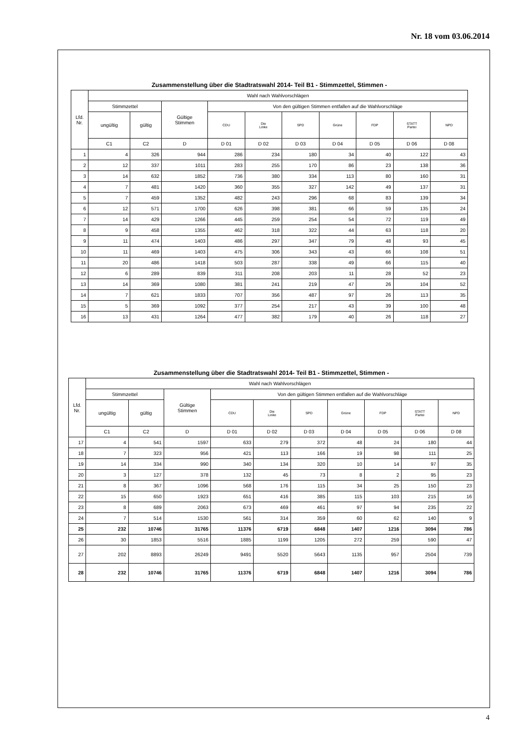Nr. 18 vom 03.06.2014
Zusammenstellung über die Stadtratswahl 2014- Teil B1 - Stimmzettel, Stimmen -
| Lfd. Nr. | Wahl nach Wahlvorschlägen | | | | | | | | | |
| --- | --- | --- | --- | --- | --- | --- | --- | --- | --- | --- |
| | Stimmzettel | | Gültige Stimmen | Von den gültigen Stimmen entfallen auf die Wahlvorschläge | | | | | | |
| | ungültig | gültig | | CDU | Die Linke | SPD | Grüne | FDP | STATT Partei | NPD |
| | C1 | C2 | D | D 01 | D 02 | D 03 | D 04 | D 05 | D 06 | D 08 |
| 1 | 4 | 326 | 944 | 286 | 234 | 180 | 34 | 40 | 122 | 43 |
| 2 | 12 | 337 | 1011 | 283 | 255 | 170 | 86 | 23 | 138 | 36 |
| 3 | 14 | 632 | 1852 | 736 | 380 | 334 | 113 | 80 | 160 | 31 |
| 4 | 7 | 481 | 1420 | 360 | 355 | 327 | 142 | 49 | 137 | 31 |
| 5 | 7 | 459 | 1352 | 482 | 243 | 296 | 68 | 83 | 139 | 34 |
| 6 | 12 | 571 | 1700 | 626 | 398 | 381 | 66 | 59 | 135 | 24 |
| 7 | 14 | 429 | 1266 | 445 | 259 | 254 | 54 | 72 | 119 | 49 |
| 8 | 9 | 458 | 1355 | 462 | 318 | 322 | 44 | 63 | 118 | 20 |
| 9 | 11 | 474 | 1403 | 486 | 297 | 347 | 79 | 48 | 93 | 45 |
| 10 | 11 | 469 | 1403 | 475 | 306 | 343 | 43 | 66 | 108 | 51 |
| 11 | 20 | 486 | 1418 | 503 | 287 | 338 | 49 | 66 | 115 | 40 |
| 12 | 6 | 289 | 839 | 311 | 208 | 203 | 11 | 28 | 52 | 23 |
| 13 | 14 | 369 | 1080 | 381 | 241 | 219 | 47 | 26 | 104 | 52 |
| 14 | 7 | 621 | 1833 | 707 | 356 | 487 | 97 | 26 | 113 | 35 |
| 15 | 5 | 369 | 1092 | 377 | 254 | 217 | 43 | 39 | 100 | 48 |
| 16 | 13 | 431 | 1264 | 477 | 382 | 179 | 40 | 26 | 118 | 27 |
Zusammenstellung über die Stadtratswahl 2014- Teil B1 - Stimmzettel, Stimmen -
| Lfd. Nr. | Wahl nach Wahlvorschlägen | | | | | | | | | |
| --- | --- | --- | --- | --- | --- | --- | --- | --- | --- | --- |
| | Stimmzettel | | Gültige Stimmen | Von den gültigen Stimmen entfallen auf die Wahlvorschläge | | | | | | |
| | ungültig | gültig | | CDU | Die Linke | SPD | Grüne | FDP | STATT Partei | NPD |
| | C1 | C2 | D | D 01 | D 02 | D 03 | D 04 | D 05 | D 06 | D 08 |
| 17 | 4 | 541 | 1597 | 633 | 279 | 372 | 48 | 24 | 180 | 44 |
| 18 | 7 | 323 | 956 | 421 | 113 | 166 | 19 | 98 | 111 | 25 |
| 19 | 14 | 334 | 990 | 340 | 134 | 320 | 10 | 14 | 97 | 35 |
| 20 | 3 | 127 | 378 | 132 | 45 | 73 | 8 | 2 | 95 | 23 |
| 21 | 8 | 367 | 1096 | 568 | 176 | 115 | 34 | 25 | 150 | 23 |
| 22 | 15 | 650 | 1923 | 651 | 416 | 385 | 115 | 103 | 215 | 16 |
| 23 | 8 | 689 | 2063 | 673 | 469 | 461 | 97 | 94 | 235 | 22 |
| 24 | 7 | 514 | 1530 | 561 | 314 | 359 | 60 | 62 | 140 | 9 |
| 25 | 232 | 10746 | 31765 | 11376 | 6719 | 6848 | 1407 | 1216 | 3094 | 786 |
| 26 | 30 | 1853 | 5516 | 1885 | 1199 | 1205 | 272 | 259 | 590 | 47 |
| 27 | 202 | 8893 | 26249 | 9491 | 5520 | 5643 | 1135 | 957 | 2504 | 739 |
| 28 | 232 | 10746 | 31765 | 11376 | 6719 | 6848 | 1407 | 1216 | 3094 | 786 |
4